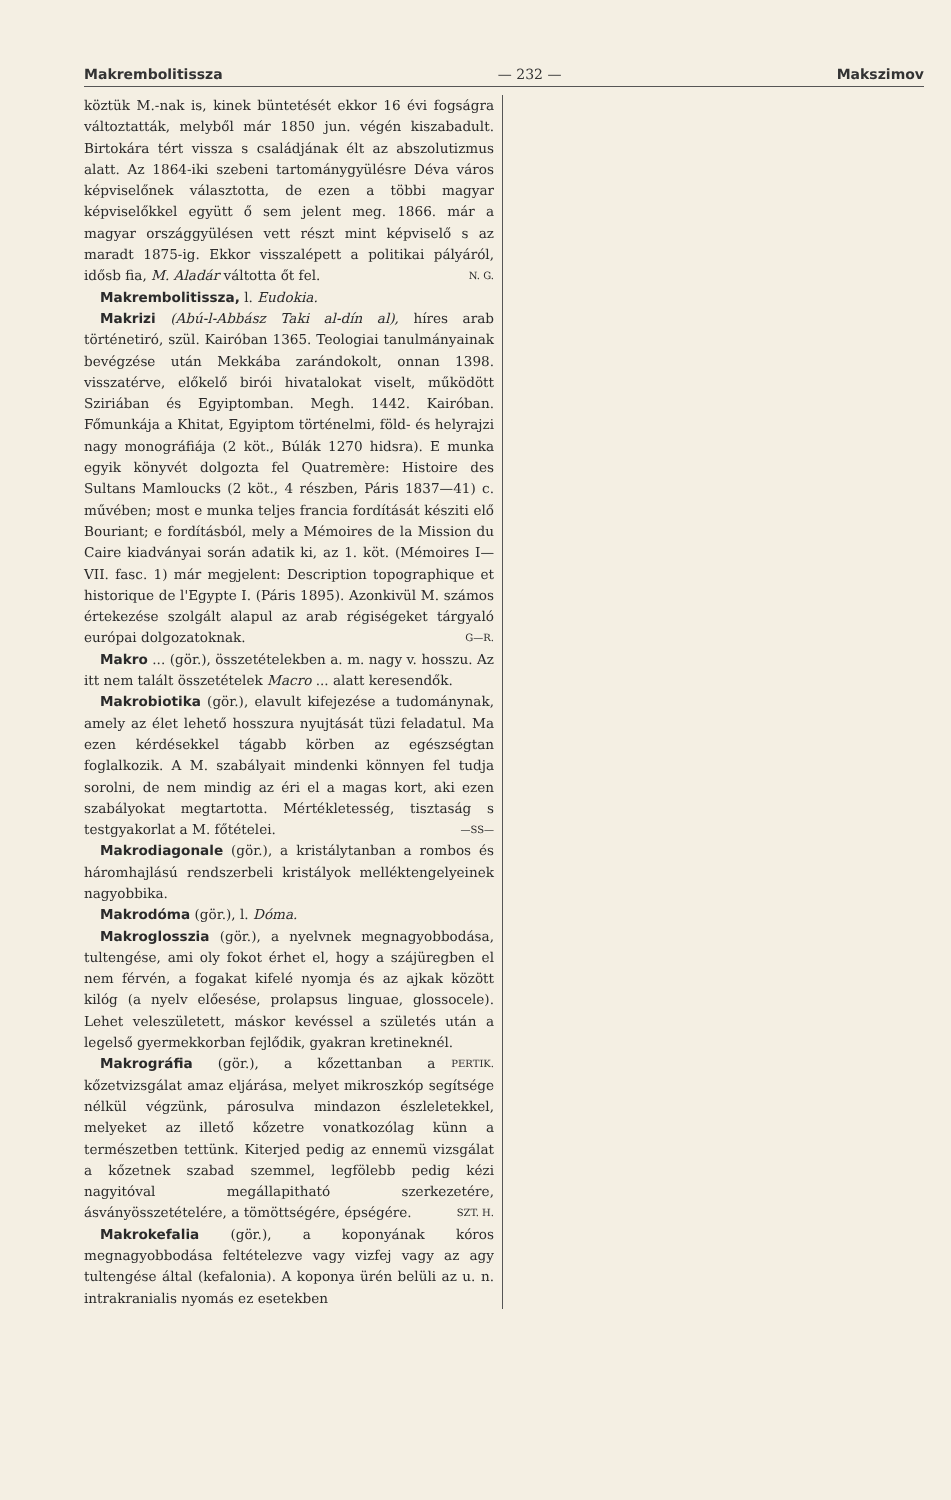Makrembolitissza — 232 — Makszimov
köztük M.-nak is, kinek büntetését ekkor 16 évi fogságra változtatták, melyből már 1850 jun. végén kiszabadult. Birtokára tért vissza s családjának élt az abszolutizmus alatt. Az 1864-iki szebeni tartománygyülésre Déva város képviselőnek választotta, de ezen a többi magyar képviselőkkel együtt ő sem jelent meg. 1866. már a magyar országgyülésen vett részt mint képviselő s az maradt 1875-ig. Ekkor visszalépett a politikai pályáról, idősb fia, M. Aladár váltotta őt fel. N. G.
Makrembolitissza, l. Eudokia.
Makrizi (Abú-l-Abbász Taki al-dín al), híres arab történetiró, szül. Kairóban 1365. Teologiai tanulmányainak bevégzése után Mekkába zarándokolt, onnan 1398. visszatérve, előkelő birói hivatalokat viselt, működött Sziriában és Egyiptomban. Megh. 1442. Kairóban. Főmunkája a Khitat, Egyiptom történelmi, föld- és helyrajzi nagy monográfiája (2 köt., Búlák 1270 hidsra). E munka egyik könyvét dolgozta fel Quatremère: Histoire des Sultans Mamloucks (2 köt., 4 részben, Páris 1837—41) c. művében; most e munka teljes francia fordítását késziti elő Bouriant; e fordításból, mely a Mémoires de la Mission du Caire kiadványai során adatik ki, az 1. köt. (Mémoires I—VII. fasc. 1) már megjelent: Description topographique et historique de l'Egypte I. (Páris 1895). Azonkivül M. számos értekezése szolgált alapul az arab régiségeket tárgyaló európai dolgozatoknak. G—R.
Makro ... (gör.), összetételekben a. m. nagy v. hosszu. Az itt nem talált összetételek Macro ... alatt keresendők.
Makrobiotika (gör.), elavult kifejezése a tudománynak, amely az élet lehető hosszura nyujtását tüzi feladatul. Ma ezen kérdésekkel tágabb körben az egészségtan foglalkozik. A M. szabályait mindenki könnyen fel tudja sorolni, de nem mindig az éri el a magas kort, aki ezen szabályokat megtartotta. Mértékletesség, tisztaság s testgyakorlat a M. főtételei. —SS—
Makrodiagonale (gör.), a kristálytanban a rombos és háromhajlású rendszerbeli kristályok melléktengelyeinek nagyobbika.
Makrodóma (gör.), l. Dóma.
Makroglosszia (gör.), a nyelvnek megnagyobbodása, tultengése, ami oly fokot érhet el, hogy a szájüregben el nem férvén, a fogakat kifelé nyomja és az ajkak között kilóg (a nyelv előesése, prolapsus linguae, glossocele). Lehet veleszületett, máskor kevéssel a születés után a legelső gyermekkorban fejlődik, gyakran kretineknél. PERTIK.
Makrográfia (gör.), a kőzettanban a kőzetvizsgálat amaz eljárása, melyet mikroszkóp segítsége nélkül végzünk, párosulva mindazon észleletekkel, melyeket az illető kőzetre vonatkozólag künn a természetben tettünk. Kiterjed pedig az ennemü vizsgálat a kőzetnek szabad szemmel, legfölebb pedig kézi nagyitóval megállapitható szerkezetére, ásványösszetételére, a tömöttségére, épségére. SZT. H.
Makrokefalia (gör.), a koponyának kóros megnagyobbodása feltételezve vagy vizfej vagy az agy tultengése által (kefalonia). A koponya ürén belüli az u. n. intrakranialis nyomás ez esetekben